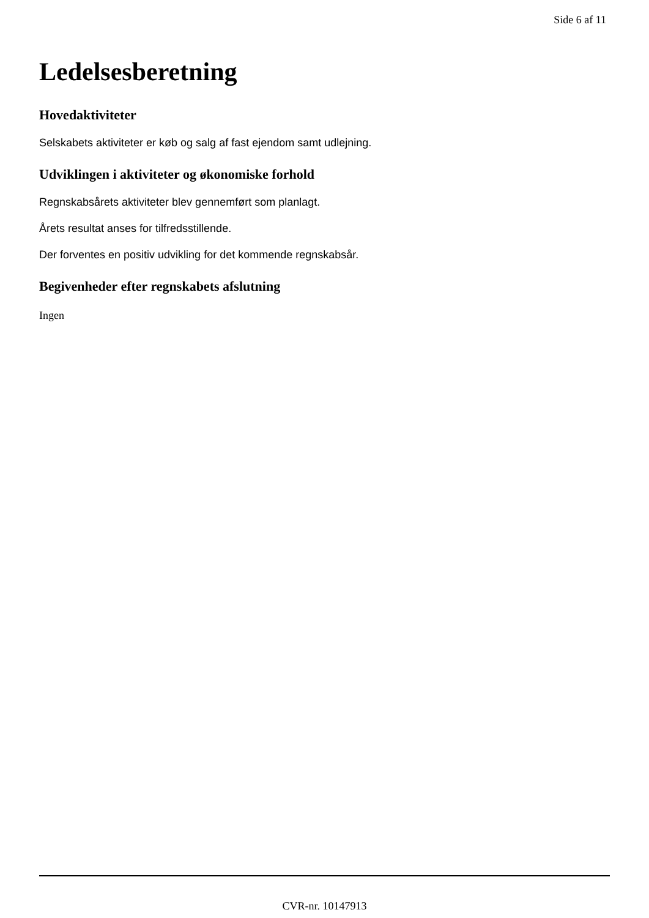Side 6 af 11
Ledelsesberetning
Hovedaktiviteter
Selskabets aktiviteter er køb og salg af fast ejendom samt udlejning.
Udviklingen i aktiviteter og økonomiske forhold
Regnskabsårets aktiviteter blev gennemført som planlagt.
Årets resultat anses for tilfredsstillende.
Der forventes en positiv udvikling for det kommende regnskabsår.
Begivenheder efter regnskabets afslutning
Ingen
CVR-nr. 10147913